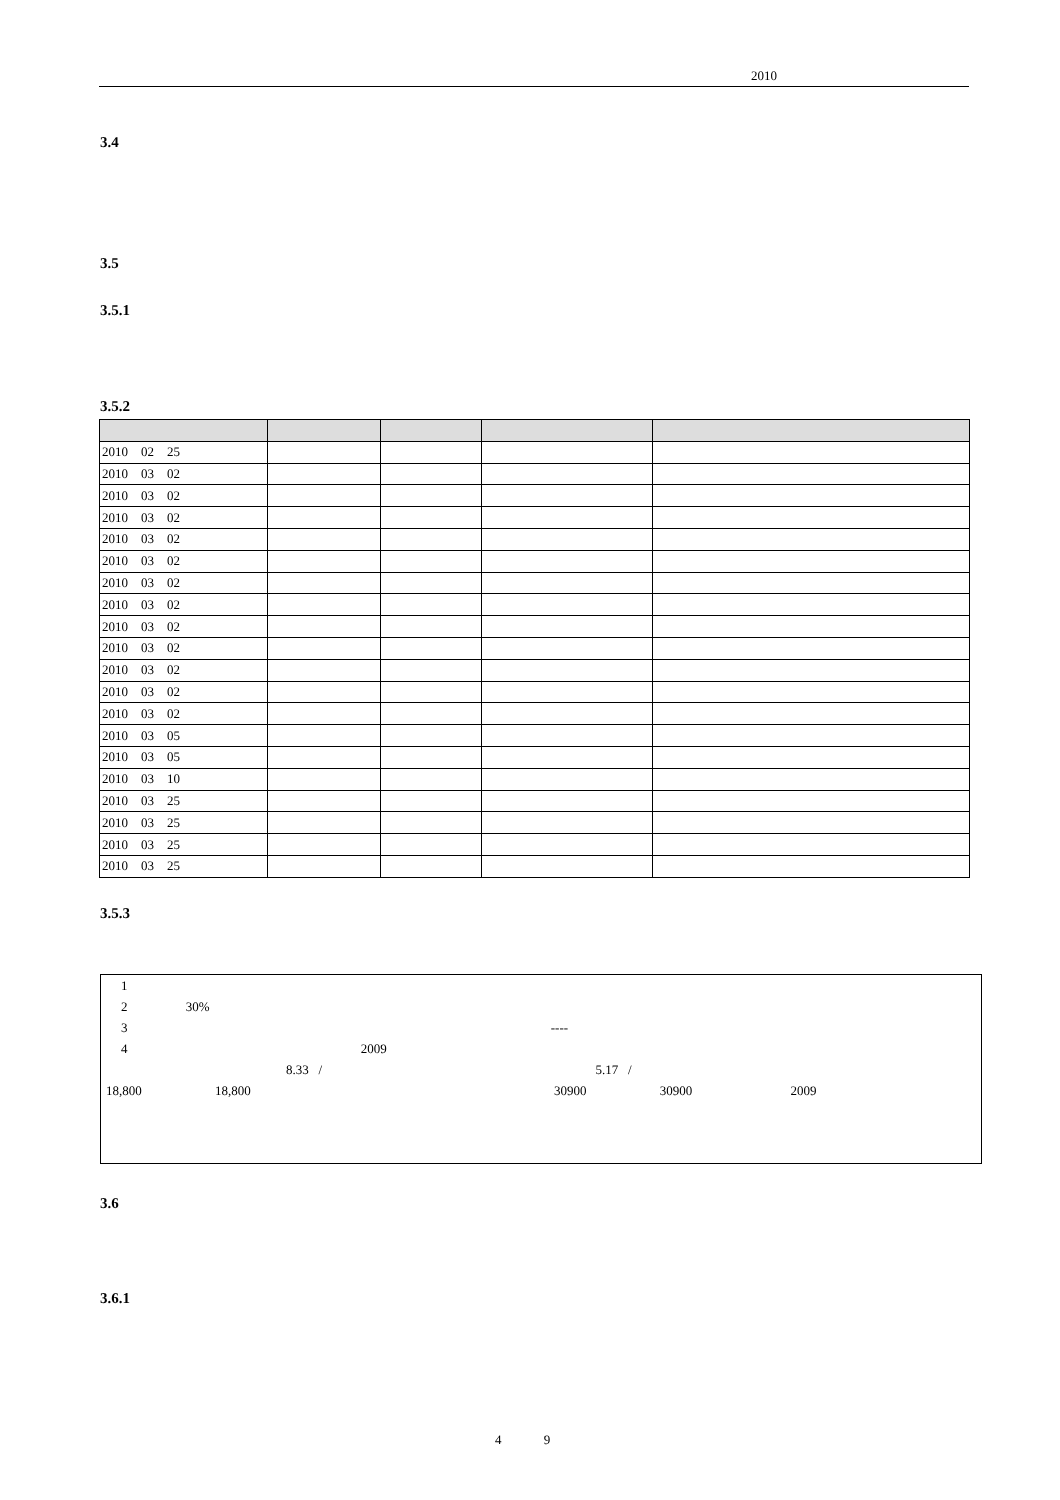2010
3.4
3.5
3.5.1
3.5.2
| 2010 02 25 | | | | |
| 2010 03 02 | | | | |
| 2010 03 02 | | | | |
| 2010 03 02 | | | | |
| 2010 03 02 | | | | |
| 2010 03 02 | | | | |
| 2010 03 02 | | | | |
| 2010 03 02 | | | | |
| 2010 03 02 | | | | |
| 2010 03 02 | | | | |
| 2010 03 02 | | | | |
| 2010 03 02 | | | | |
| 2010 03 02 | | | | |
| 2010 03 05 | | | | |
| 2010 03 05 | | | | |
| 2010 03 10 | | | | |
| 2010 03 25 | | | | |
| 2010 03 25 | | | | |
| 2010 03 25 | | | | |
| 2010 03 25 | | | | |
3.5.3
1
2 30%
3 ----
4 2009
8.33 / 5.17 /
18,800 18,800 30900 30900 2009
3.6
3.6.1
4 9